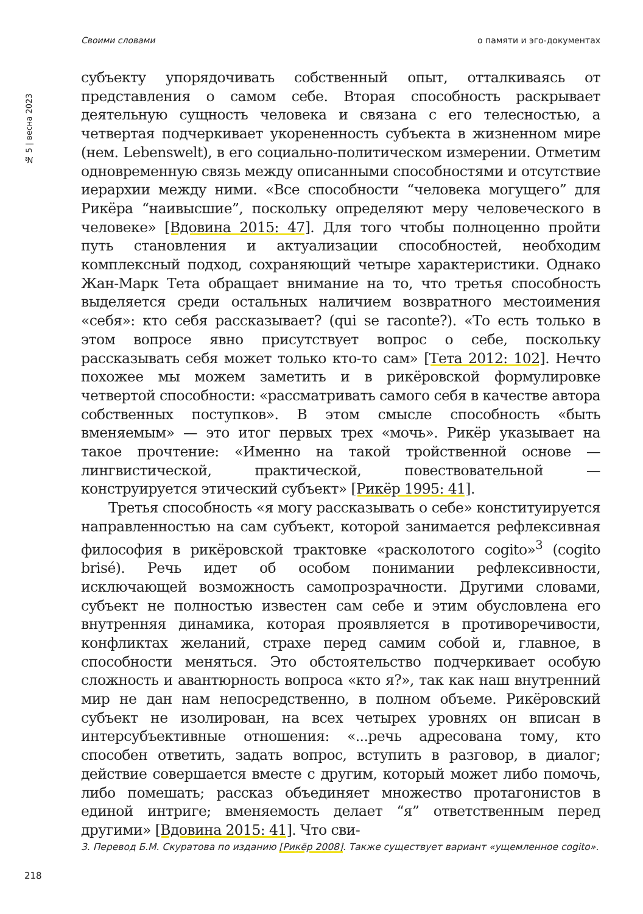Своими словами о памяти и эго-документах
№ 5 | весна 2023
субъекту упорядочивать собственный опыт, отталкиваясь от представления о самом себе. Вторая способность раскрывает деятельную сущность человека и связана с его телесностью, а четвертая подчеркивает укорененность субъекта в жизненном мире (нем. Lebenswelt), в его социально-политическом измерении. Отметим одновременную связь между описанными способностями и отсутствие иерархии между ними. «Все способности “человека могущего” для Рикёра “наивысшие”, поскольку определяют меру человеческого в человеке» [Вдовина 2015: 47]. Для того чтобы полноценно пройти путь становления и актуализации способностей, необходим комплексный подход, сохраняющий четыре характеристики. Однако Жан-Марк Тета обращает внимание на то, что третья способность выделяется среди остальных наличием возвратного местоимения «себя»: кто себя рассказывает? (qui se raconte?). «То есть только в этом вопросе явно присутствует вопрос о себе, поскольку рассказывать себя может только кто-то сам» [Тета 2012: 102]. Нечто похожее мы можем заметить и в рикёровской формулировке четвертой способности: «рассматривать самого себя в качестве автора собственных поступков». В этом смысле способность «быть вменяемым» — это итог первых трех «мочь». Рикёр указывает на такое прочтение: «Именно на такой тройственной основе — лингвистической, практической, повествовательной — конструируется этический субъект» [Рикёр 1995: 41].
Третья способность «я могу рассказывать о себе» конституируется направленностью на сам субъект, которой занимается рефлексивная философия в рикёровской трактовке «расколотого cogito»<sup>3</sup> (cogito brisé). Речь идет об особом понимании рефлексивности, исключающей возможность самопрозрачности. Другими словами, субъект не полностью известен сам себе и этим обусловлена его внутренняя динамика, которая проявляется в противоречивости, конфликтах желаний, страхе перед самим собой и, главное, в способности меняться. Это обстоятельство подчеркивает особую сложность и авантюрность вопроса «кто я?», так как наш внутренний мир не дан нам непосредственно, в полном объеме. Рикёровский субъект не изолирован, на всех четырех уровнях он вписан в интерсубъективные отношения: «...речь адресована тому, кто способен ответить, задать вопрос, вступить в разговор, в диалог; действие совершается вместе с другим, который может либо помочь, либо помешать; рассказ объединяет множество протагонистов в единой интриге; вменяемость делает “я” ответственным перед другими» [Вдовина 2015: 41]. Что сви-
3. Перевод Б.М. Скуратова по изданию [Рикёр 2008]. Также существует вариант «ущемленное cogito».
218